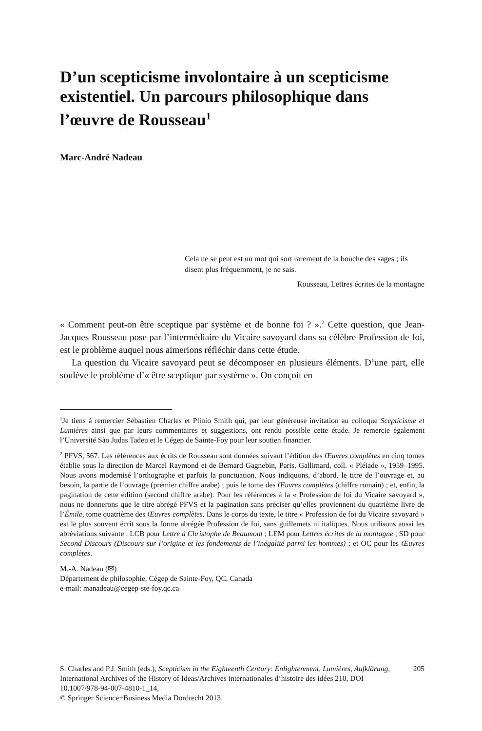D’un scepticisme involontaire à un scepticisme existentiel. Un parcours philosophique dans l’œuvre de Rousseau<sup>1</sup>
Marc-André Nadeau
Cela ne se peut est un mot qui sort rarement de la bouche des sages ; ils disent plus fréquemment, je ne sais.
Rousseau, Lettres écrites de la montagne
« Comment peut-on être sceptique par système et de bonne foi ? ».<sup>2</sup> Cette question, que Jean-Jacques Rousseau pose par l’intermédiaire du Vicaire savoyard dans sa célèbre Profession de foi, est le problème auquel nous aimerions réfléchir dans cette étude.
La question du Vicaire savoyard peut se décomposer en plusieurs éléments. D’une part, elle soulève le problème d’« être sceptique par système ». On conçoit en
<sup>1</sup> Je tiens à remercier Sébastien Charles et Plinio Smith qui, par leur généreuse invitation au colloque Scepticisme et Lumières ainsi que par leurs commentaires et suggestions, ont rendu possible cette étude. Je remercie également l’Université São Judas Tadeu et le Cégep de Sainte-Foy pour leur soutien financier.
<sup>2</sup> PFVS, 567. Les références aux écrits de Rousseau sont données suivant l’édition des Œuvres complètes en cinq tomes établie sous la direction de Marcel Raymond et de Bernard Gagnebin, Paris, Gallimard, coll. « Pléiade », 1959–1995. Nous avons modernisé l’orthographe et parfois la ponctuation. Nous indiquons, d’abord, le titre de l’ouvrage et, au besoin, la partie de l’ouvrage (premier chiffre arabe) ; puis le tome des Œuvres complètes (chiffre romain) ; et, enfin, la pagination de cette édition (second chiffre arabe). Pour les références à la « Profession de foi du Vicaire savoyard », nous ne donnerons que le titre abrégé PFVS et la pagination sans préciser qu’elles proviennent du quatrième livre de l’Émile, tome quatrième des Œuvres complètes. Dans le corps du texte, le titre « Profession de foi du Vicaire savoyard » est le plus souvent écrit sous la forme abrégée Profession de foi, sans guillemets ni italiques. Nous utilisons aussi les abréviations suivante : LCB pour Lettre à Christophe de Beaumont ; LEM pour Lettres écrites de la montagne ; SD pour Second Discours (Discours sur l’origine et les fondements de l’inégalité parmi les hommes) ; et OC pour les Œuvres complètes.
M.-A. Nadeau (✉)
Département de philosophie, Cégep de Sainte-Foy, QC, Canada
e-mail: manadeau@cegep-ste-foy.qc.ca
S. Charles and P.J. Smith (eds.), Scepticism in the Eighteenth Century: Enlightenment, Lumières, Aufklärung, International Archives of the History of Ideas/Archives internationales d’histoire des idées 210, DOI 10.1007/978-94-007-4810-1_14,
© Springer Science+Business Media Dordrecht 2013
205